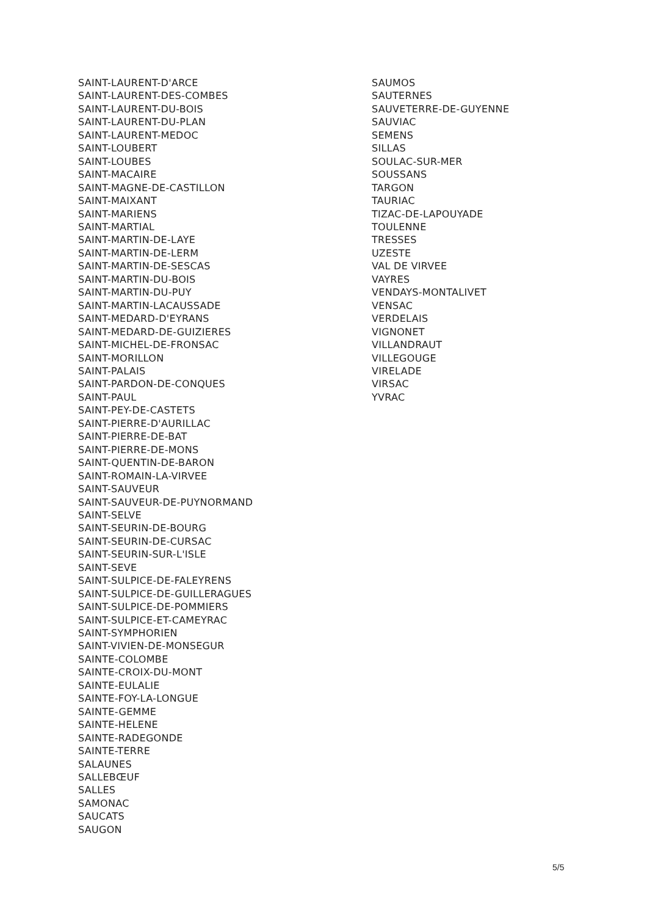SAINT-LAURENT-D'ARCE
SAINT-LAURENT-DES-COMBES
SAINT-LAURENT-DU-BOIS
SAINT-LAURENT-DU-PLAN
SAINT-LAURENT-MEDOC
SAINT-LOUBERT
SAINT-LOUBES
SAINT-MACAIRE
SAINT-MAGNE-DE-CASTILLON
SAINT-MAIXANT
SAINT-MARIENS
SAINT-MARTIAL
SAINT-MARTIN-DE-LAYE
SAINT-MARTIN-DE-LERM
SAINT-MARTIN-DE-SESCAS
SAINT-MARTIN-DU-BOIS
SAINT-MARTIN-DU-PUY
SAINT-MARTIN-LACAUSSADE
SAINT-MEDARD-D'EYRANS
SAINT-MEDARD-DE-GUIZIERES
SAINT-MICHEL-DE-FRONSAC
SAINT-MORILLON
SAINT-PALAIS
SAINT-PARDON-DE-CONQUES
SAINT-PAUL
SAINT-PEY-DE-CASTETS
SAINT-PIERRE-D'AURILLAC
SAINT-PIERRE-DE-BAT
SAINT-PIERRE-DE-MONS
SAINT-QUENTIN-DE-BARON
SAINT-ROMAIN-LA-VIRVEE
SAINT-SAUVEUR
SAINT-SAUVEUR-DE-PUYNORMAND
SAINT-SELVE
SAINT-SEURIN-DE-BOURG
SAINT-SEURIN-DE-CURSAC
SAINT-SEURIN-SUR-L'ISLE
SAINT-SEVE
SAINT-SULPICE-DE-FALEYRENS
SAINT-SULPICE-DE-GUILLERAGUES
SAINT-SULPICE-DE-POMMIERS
SAINT-SULPICE-ET-CAMEYRAC
SAINT-SYMPHORIEN
SAINT-VIVIEN-DE-MONSEGUR
SAINTE-COLOMBE
SAINTE-CROIX-DU-MONT
SAINTE-EULALIE
SAINTE-FOY-LA-LONGUE
SAINTE-GEMME
SAINTE-HELENE
SAINTE-RADEGONDE
SAINTE-TERRE
SALAUNES
SALLEBŒUF
SALLES
SAMONAC
SAUCATS
SAUGON
SAUMOS
SAUTERNES
SAUVETERRE-DE-GUYENNE
SAUVIAC
SEMENS
SILLAS
SOULAC-SUR-MER
SOUSSANS
TARGON
TAURIAC
TIZAC-DE-LAPOUYADE
TOULENNE
TRESSES
UZESTE
VAL DE VIRVEE
VAYRES
VENDAYS-MONTALIVET
VENSAC
VERDELAIS
VIGNONET
VILLANDRAUT
VILLEGOUGE
VIRELADE
VIRSAC
YVRAC
5/5